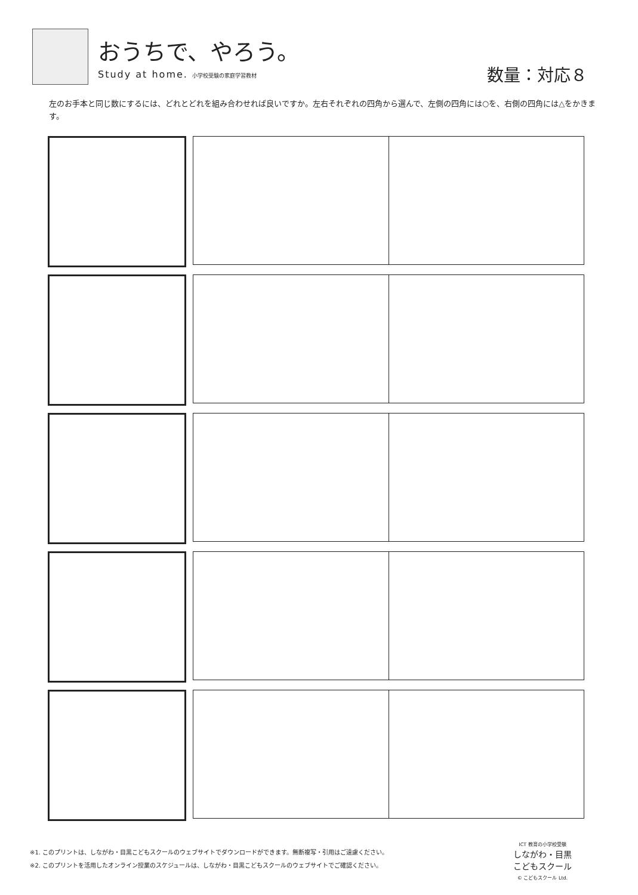おうちで、やろう。
Study at home. 小学校受験の家庭学習教材
数量：対応８
左のお手本と同じ数にするには、どれとどれを組み合わせれば良いですか。左右それぞれの四角から選んで、左側の四角には○を、右側の四角には△をかきます。
※1. このプリントは、しながわ・目黒こどもスクールのウェブサイトでダウンロードができます。無断複写・引用はご遠慮ください。
※2. このプリントを活用したオンライン授業のスケジュールは、しながわ・目黒こどもスクールのウェブサイトでご確認ください。
ICT 教育の小学校受験
しながわ・目黒
こどもスクール
© こどもスクール Ltd.